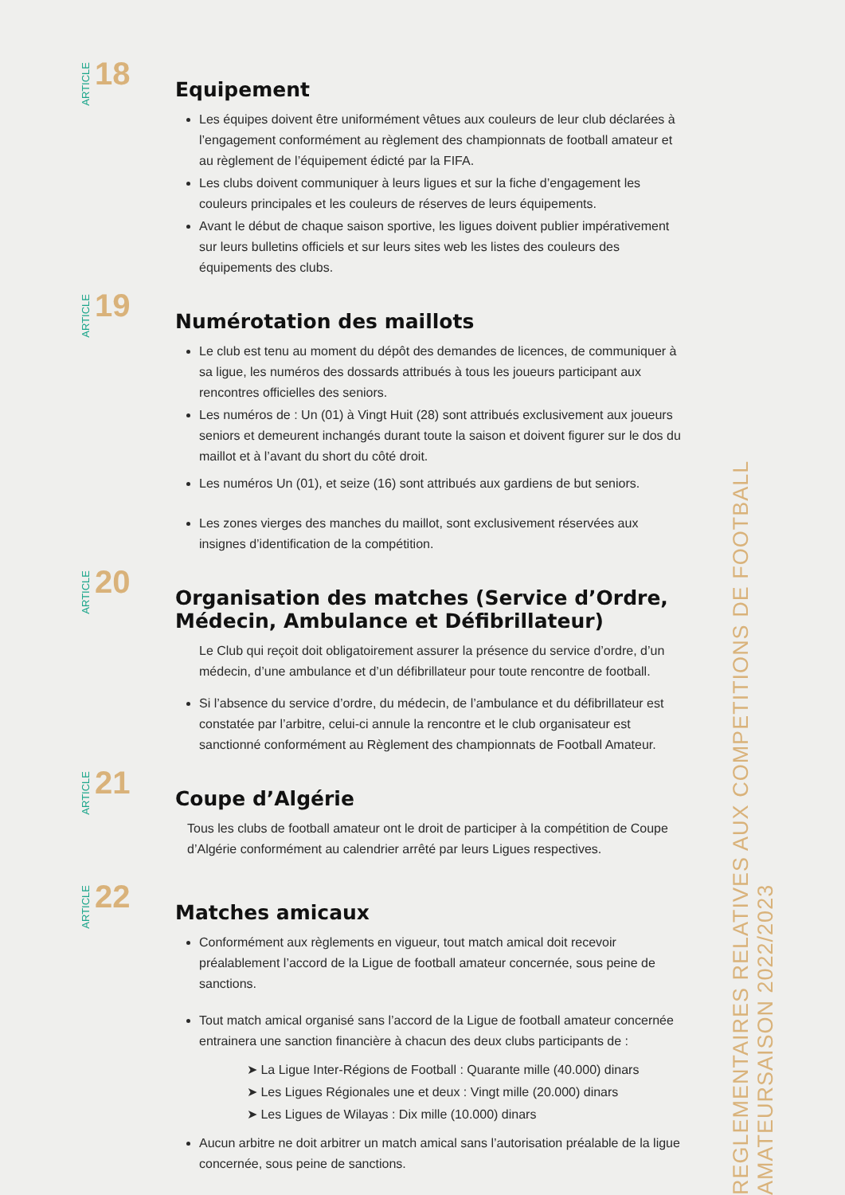ARTICLE 18
Equipement
Les équipes doivent être uniformément vêtues aux couleurs de leur club déclarées à l’engagement conformément au règlement des championnats de football amateur et au règlement de l’équipement édicté par la FIFA.
Les clubs doivent communiquer à leurs ligues et sur la fiche d’engagement les couleurs principales et les couleurs de réserves de leurs équipements.
Avant le début de chaque saison sportive, les ligues doivent publier impérativement sur leurs bulletins officiels et sur leurs sites web les listes des couleurs des équipements des clubs.
ARTICLE 19
Numérotation des maillots
Le club est tenu au moment du dépôt des demandes de licences, de communiquer à sa ligue, les numéros des dossards attribués à tous les joueurs participant aux rencontres officielles des seniors.
Les numéros de : Un (01) à Vingt Huit (28) sont attribués exclusivement aux joueurs seniors et demeurent inchangés durant toute la saison et doivent figurer sur le dos du maillot et à l’avant du short du côté droit.
Les numéros Un (01), et seize (16) sont attribués aux gardiens de but seniors.
Les zones vierges des manches du maillot, sont exclusivement réservées aux insignes d’identification de la compétition.
ARTICLE 20
Organisation des matches (Service d’Ordre, Médecin, Ambulance et Défibrillateur)
Le Club qui reçoit doit obligatoirement assurer la présence du service d’ordre, d’un médecin, d’une ambulance et d’un défibrillateur pour toute rencontre de football.
Si l’absence du service d’ordre, du médecin, de l’ambulance et du défibrillateur est constatée par l’arbitre, celui-ci annule la rencontre et le club organisateur est sanctionné conformément au Règlement des championnats de Football Amateur.
ARTICLE 21
Coupe d’Algérie
Tous les clubs de football amateur ont le droit de participer à la compétition de Coupe d’Algérie conformément au calendrier arrêté par leurs Ligues respectives.
ARTICLE 22
Matches amicaux
Conformément aux règlements en vigueur, tout match amical doit recevoir préalablement l’accord de la Ligue de football amateur concernée, sous peine de sanctions.
Tout match amical organisé sans l’accord de la Ligue de football amateur concernée entrainera une sanction financière à chacun des deux clubs participants de :
➤ La Ligue Inter-Régions de Football : Quarante mille (40.000) dinars
➤ Les Ligues Régionales une et deux : Vingt mille (20.000) dinars
➤ Les Ligues de Wilayas : Dix mille (10.000) dinars
Aucun arbitre ne doit arbitrer un match amical sans l’autorisation préalable de la ligue concernée, sous peine de sanctions.
REGLEMENTAIRES RELATIVES AUX COMPETITIONS DE FOOTBALL AMATEURSAISON 2022/2023